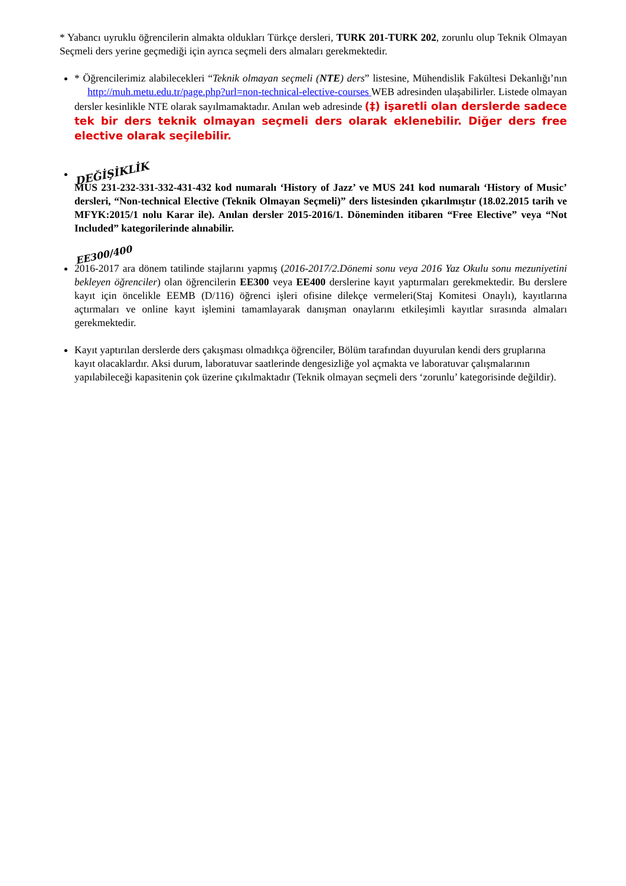* Yabancı uyruklu öğrencilerin almakta oldukları Türkçe dersleri, TURK 201-TURK 202, zorunlu olup Teknik Olmayan Seçmeli ders yerine geçmediği için ayrıca seçmeli ders almaları gerekmektedir.
* Öğrencilerimiz alabilecekleri “Teknik olmayan seçmeli (NTE) ders” listesine, Mühendislik Fakültesi Dekanlığı’nın http://muh.metu.edu.tr/page.php?url=non-technical-elective-courses WEB adresinden ulaşabilirler. Listede olmayan dersler kesinlikle NTE olarak sayılmamaktadır. Anılan web adresinde (‡) işaretli olan derslerde sadece tek bir ders teknik olmayan seçmeli ders olarak eklenebilir. Diğer ders free elective olarak seçilebilir.
DEĞİŞİKLİK
MUS 231-232-331-332-431-432 kod numaralı ‘History of Jazz’ ve MUS 241 kod numaralı ‘History of Music’ dersleri, “Non-technical Elective (Teknik Olmayan Seçmeli)” ders listesinden çıkarılmıştır (18.02.2015 tarih ve MFYK:2015/1 nolu Karar ile). Anılan dersler 2015-2016/1. Döneminden itibaren “Free Elective” veya “Not Included” kategorilerinde alınabilir.
EE300/400
2016-2017 ara dönem tatilinde stajlarını yapmış (2016-2017/2.Dönemi sonu veya 2016 Yaz Okulu sonu mezuniyetini bekleyen öğrenciler) olan öğrencilerin EE300 veya EE400 derslerine kayıt yaptırmaları gerekmektedir. Bu derslere kayıt için öncelikle EEMB (D/116) öğrenci işleri ofisine dilekçe vermeleri(Staj Komitesi Onaylı), kayıtlarına açtırmaları ve online kayıt işlemini tamamlayarak danışman onaylarını etkileşimli kayıtlar sırasında almaları gerekmektedir.
Kayıt yaptırılan derslerde ders çakışması olmadıkça öğrenciler, Bölüm tarafından duyurulan kendi ders gruplarına kayıt olacaklardır. Aksi durum, laboratuvar saatlerinde dengesizliğe yol açmakta ve laboratuvar çalışmalarının yapılabileceği kapasitenin çok üzerine çıkılmaktadır (Teknik olmayan seçmeli ders ‘zorunlu’ kategorisinde değildir).